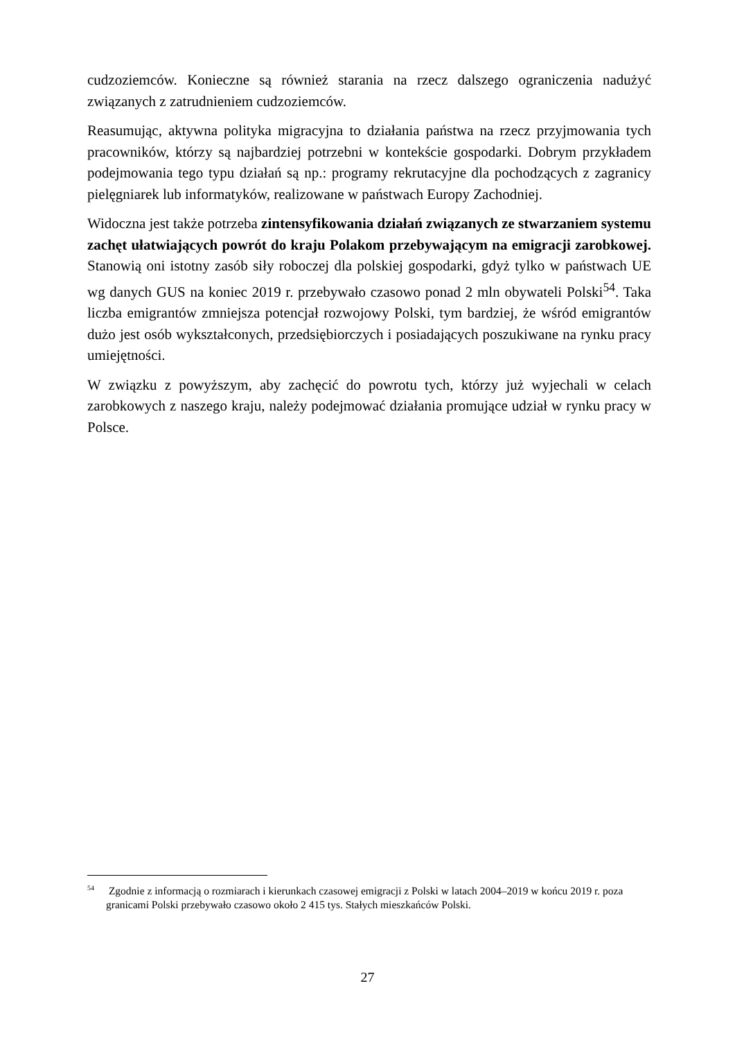cudzoziemców. Konieczne są również starania na rzecz dalszego ograniczenia nadużyć związanych z zatrudnieniem cudzoziemców.
Reasumując, aktywna polityka migracyjna to działania państwa na rzecz przyjmowania tych pracowników, którzy są najbardziej potrzebni w kontekście gospodarki. Dobrym przykładem podejmowania tego typu działań są np.: programy rekrutacyjne dla pochodzących z zagranicy pielęgniarek lub informatyków, realizowane w państwach Europy Zachodniej.
Widoczna jest także potrzeba zintensyfikowania działań związanych ze stwarzaniem systemu zachęt ułatwiających powrót do kraju Polakom przebywającym na emigracji zarobkowej. Stanowią oni istotny zasób siły roboczej dla polskiej gospodarki, gdyż tylko w państwach UE wg danych GUS na koniec 2019 r. przebywało czasowo ponad 2 mln obywateli Polski<sup>54</sup>. Taka liczba emigrantów zmniejsza potencjał rozwojowy Polski, tym bardziej, że wśród emigrantów dużo jest osób wykształconych, przedsiębiorczych i posiadających poszukiwane na rynku pracy umiejętności.
W związku z powyższym, aby zachęcić do powrotu tych, którzy już wyjechali w celach zarobkowych z naszego kraju, należy podejmować działania promujące udział w rynku pracy w Polsce.
<sup>54</sup> Zgodnie z informacją o rozmiarach i kierunkach czasowej emigracji z Polski w latach 2004–2019 w końcu 2019 r. poza granicami Polski przebywało czasowo około 2 415 tys. Stałych mieszkańców Polski.
27